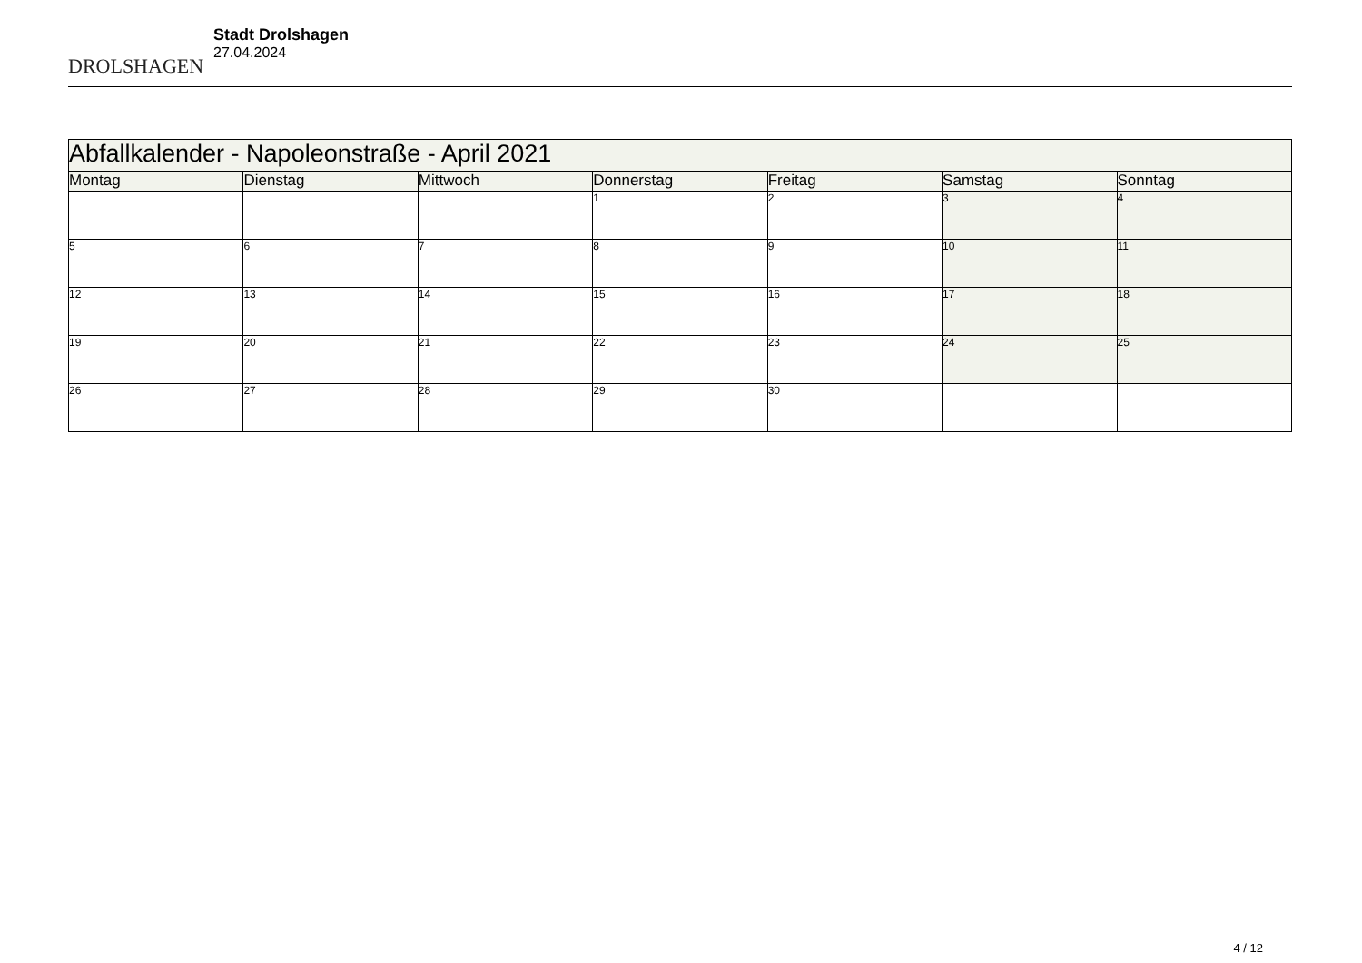DROLSHAGEN
Stadt Drolshagen
27.04.2024
| Abfallkalender - Napoleonstraße - April 2021 | | | | | | |
| Montag | Dienstag | Mittwoch | Donnerstag | Freitag | Samstag | Sonntag |
| | | | 1 | 2 | 3 | 4 |
| 5 | 6 | 7 | 8 | 9 | 10 | 11 |
| 12 | 13 | 14 | 15 | 16 | 17 | 18 |
| 19 | 20 | 21 | 22 | 23 | 24 | 25 |
| 26 | 27 | 28 | 29 | 30 | | |
4 / 12